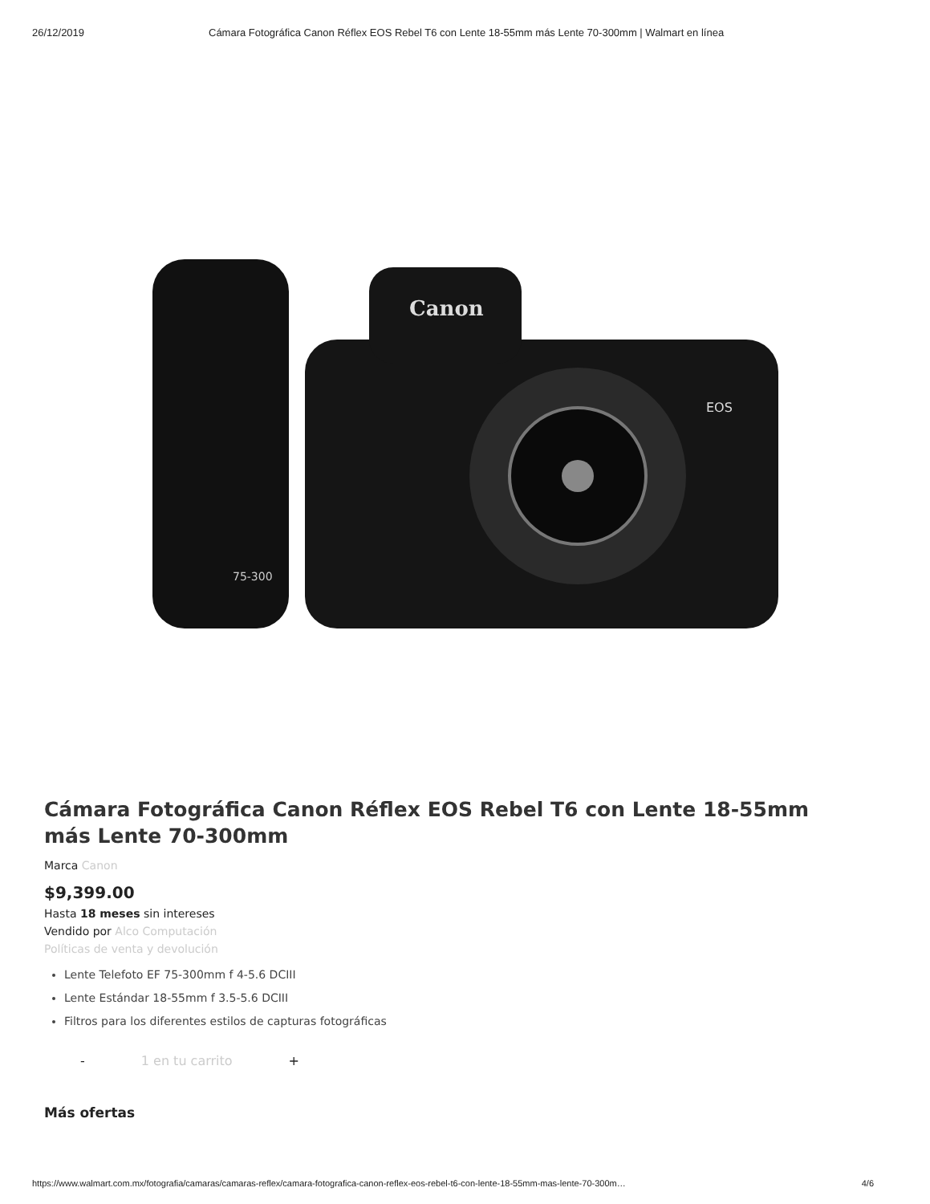26/12/2019 Cámara Fotográfica Canon Réflex EOS Rebel T6 con Lente 18-55mm más Lente 70-300mm | Walmart en línea
Canon
EOS
75-300
Cámara Fotográfica Canon Réflex EOS Rebel T6 con Lente 18-55mm más Lente 70-300mm
Marca Canon
$9,399.00
Hasta 18 meses sin intereses
Vendido por Alco Computación
Políticas de venta y devolución
Lente Telefoto EF 75-300mm f 4-5.6 DCIII
Lente Estándar 18-55mm f 3.5-5.6 DCIII
Filtros para los diferentes estilos de capturas fotográficas
- 1 en tu carrito +
Más ofertas
https://www.walmart.com.mx/fotografia/camaras/camaras-reflex/camara-fotografica-canon-reflex-eos-rebel-t6-con-lente-18-55mm-mas-lente-70-300m… 4/6